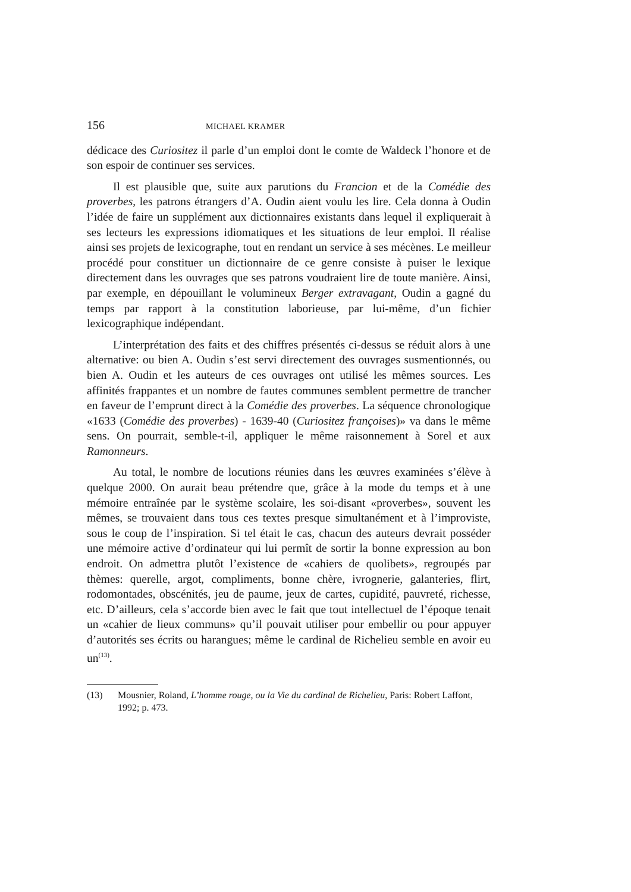156 MICHAEL KRAMER
dédicace des Curiositez il parle d’un emploi dont le comte de Waldeck l’honore et de son espoir de continuer ses services.
Il est plausible que, suite aux parutions du Francion et de la Comédie des proverbes, les patrons étrangers d’A. Oudin aient voulu les lire. Cela donna à Oudin l’idée de faire un supplément aux dictionnaires existants dans lequel il expliquerait à ses lecteurs les expressions idiomatiques et les situations de leur emploi. Il réalise ainsi ses projets de lexicographe, tout en rendant un service à ses mécènes. Le meilleur procédé pour constituer un dictionnaire de ce genre consiste à puiser le lexique directement dans les ouvrages que ses patrons voudraient lire de toute manière. Ainsi, par exemple, en dépouillant le volumineux Berger extravagant, Oudin a gagné du temps par rapport à la constitution laborieuse, par lui-même, d’un fichier lexicographique indépendant.
L’interprétation des faits et des chiffres présentés ci-dessus se réduit alors à une alternative: ou bien A. Oudin s’est servi directement des ouvrages susmentionnés, ou bien A. Oudin et les auteurs de ces ouvrages ont utilisé les mêmes sources. Les affinités frappantes et un nombre de fautes communes semblent permettre de trancher en faveur de l’emprunt direct à la Comédie des proverbes. La séquence chronologique «1633 (Comédie des proverbes) - 1639-40 (Curiositez françoises)» va dans le même sens. On pourrait, semble-t-il, appliquer le même raisonnement à Sorel et aux Ramonneurs.
Au total, le nombre de locutions réunies dans les œuvres examinées s’élève à quelque 2000. On aurait beau prétendre que, grâce à la mode du temps et à une mémoire entraînée par le système scolaire, les soi-disant «proverbes», souvent les mêmes, se trouvaient dans tous ces textes presque simultanément et à l’improviste, sous le coup de l’inspiration. Si tel était le cas, chacun des auteurs devrait posséder une mémoire active d’ordinateur qui lui permît de sortir la bonne expression au bon endroit. On admettra plutôt l’existence de «cahiers de quolibets», regroupés par thèmes: querelle, argot, compliments, bonne chère, ivrognerie, galanteries, flirt, rodomontades, obscénités, jeu de paume, jeux de cartes, cupidité, pauvreté, richesse, etc. D’ailleurs, cela s’accorde bien avec le fait que tout intellectuel de l’époque tenait un «cahier de lieux communs» qu’il pouvait utiliser pour embellir ou pour appuyer d’autorités ses écrits ou harangues; même le cardinal de Richelieu semble en avoir eu un<sup>(13)</sup>.
(13) Mousnier, Roland, L’homme rouge, ou la Vie du cardinal de Richelieu, Paris: Robert Laffont, 1992; p. 473.